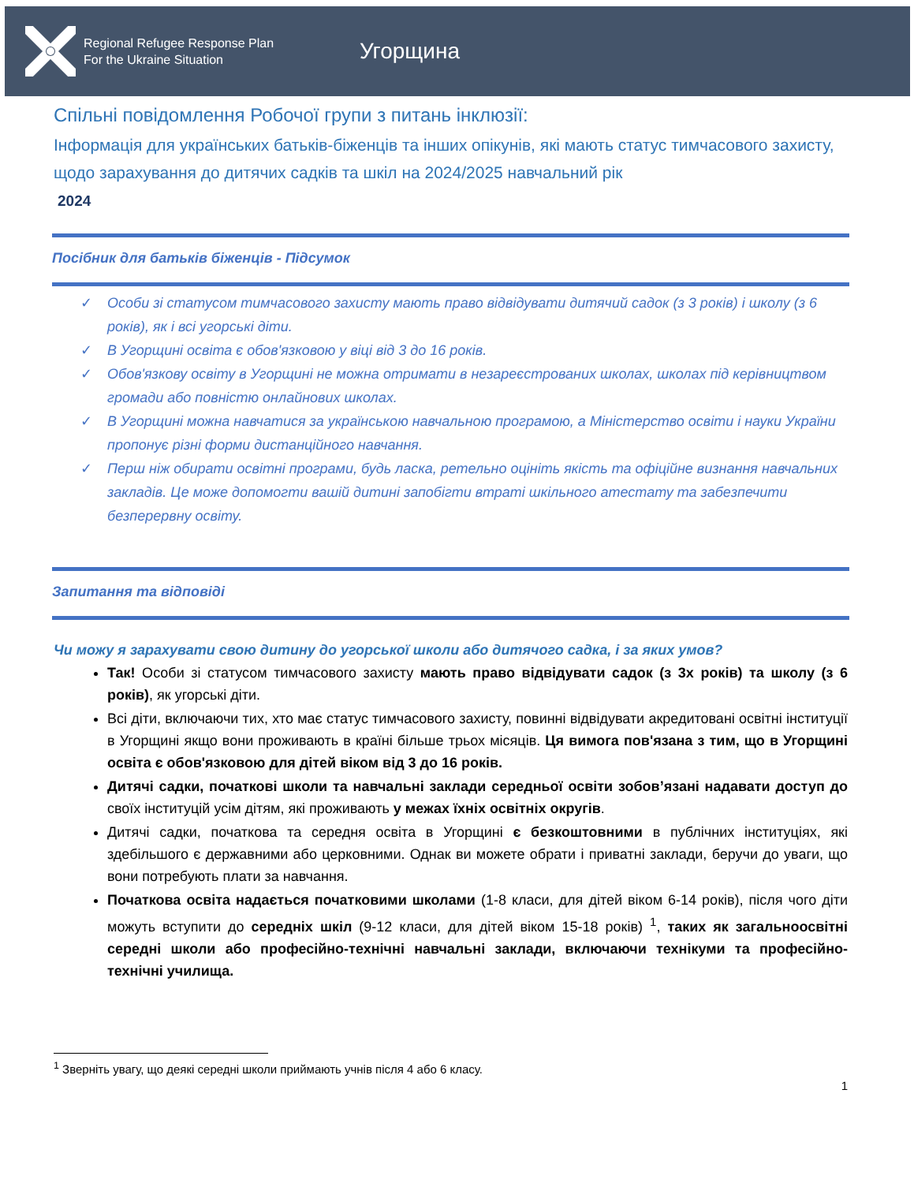Regional Refugee Response Plan
For the Ukraine Situation
Угорщина
Спільні повідомлення Робочої групи з питань інклюзії:
Інформація для українських батьків-біженців та інших опікунів, які мають статус тимчасового захисту, щодо зарахування до дитячих садків та шкіл на 2024/2025 навчальний рік
2024
Посібник для батьків біженців - Підсумок
✓ Особи зі статусом тимчасового захисту мають право відвідувати дитячий садок (з 3 років) і школу (з 6 років), як і всі угорські діти.
✓ В Угорщині освіта є обов'язковою у віці від 3 до 16 років.
✓ Обов'язкову освіту в Угорщині не можна отримати в незареєстрованих школах, школах під керівництвом громади або повністю онлайнових школах.
✓ В Угорщині можна навчатися за українською навчальною програмою, а Міністерство освіти і науки України пропонує різні форми дистанційного навчання.
✓ Перш ніж обирати освітні програми, будь ласка, ретельно оцініть якість та офіційне визнання навчальних закладів. Це може допомогти вашій дитині запобігти втраті шкільного атестату та забезпечити безперервну освіту.
Запитання та відповіді
Чи можу я зарахувати свою дитину до угорської школи або дитячого садка, і за яких умов?
Так! Особи зі статусом тимчасового захисту мають право відвідувати садок (з 3х років) та школу (з 6 років), як угорські діти.
Всі діти, включаючи тих, хто має статус тимчасового захисту, повинні відвідувати акредитовані освітні інституції в Угорщині якщо вони проживають в країні більше трьох місяців. Ця вимога пов'язана з тим, що в Угорщині освіта є обов'язковою для дітей віком від 3 до 16 років.
Дитячі садки, початкові школи та навчальні заклади середньої освіти зобов’язані надавати доступ до своїх інституцій усім дітям, які проживають у межах їхніх освітніх округів.
Дитячі садки, початкова та середня освіта в Угорщині є безкоштовними в публічних інституціях, які здебільшого є державними або церковними. Однак ви можете обрати і приватні заклади, беручи до уваги, що вони потребують плати за навчання.
Початкова освіта надається початковими школами (1-8 класи, для дітей віком 6-14 років), після чого діти можуть вступити до середніх шкіл (9-12 класи, для дітей віком 15-18 років) <sup>1</sup>, таких як загальноосвітні середні школи або професійно-технічні навчальні заклади, включаючи технікуми та професійно-технічні училища.
<sup>1</sup> Зверніть увагу, що деякі середні школи приймають учнів після 4 або 6 класу.
1